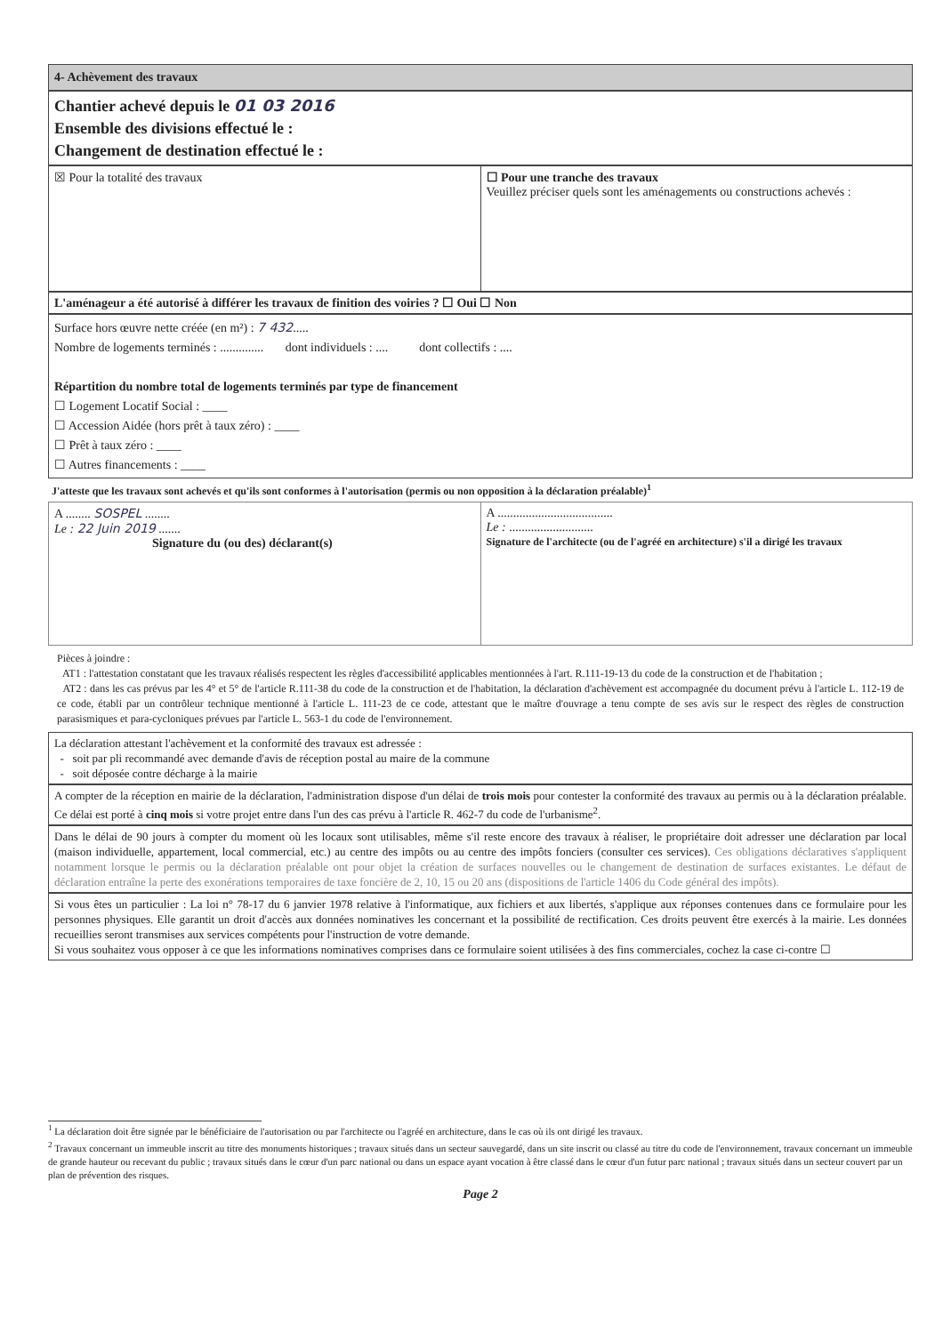4- Achèvement des travaux
Chantier achevé depuis le 01 03 2016
Ensemble des divisions effectué le :
Changement de destination effectué le :
☒ Pour la totalité des travaux ☐ Pour une tranche des travaux
Veuillez préciser quels sont les aménagements ou constructions achevés :
L'aménageur a été autorisé à différer les travaux de finition des voiries ? ☐ Oui ☐ Non
Surface hors œuvre nette créée (en m²) : 7 432.....
Nombre de logements terminés : .............. dont individuels : .... dont collectifs : ....
Répartition du nombre total de logements terminés par type de financement
☐ Logement Locatif Social : ____
☐ Accession Aidée (hors prêt à taux zéro) : ____
☐ Prêt à taux zéro : ____
☐ Autres financements : ____
J'atteste que les travaux sont achevés et qu'ils sont conformes à l'autorisation (permis ou non opposition à la déclaration préalable)<sup>1</sup>
A ........ SOSPEL ........
Le : 22 Juin 2019 .......
Signature du (ou des) déclarant(s)
A .....................................
Le : ...........................
Signature de l'architecte (ou de l'agréé en architecture) s'il a dirigé les travaux
Pièces à joindre :
AT1 : l'attestation constatant que les travaux réalisés respectent les règles d'accessibilité applicables mentionnées à l'art. R.111-19-13 du code de la construction et de l'habitation ;
AT2 : dans les cas prévus par les 4° et 5° de l'article R.111-38 du code de la construction et de l'habitation, la déclaration d'achèvement est accompagnée du document prévu à l'article L. 112-19 de ce code, établi par un contrôleur technique mentionné à l'article L. 111-23 de ce code, attestant que le maître d'ouvrage a tenu compte de ses avis sur le respect des règles de construction parasismiques et para-cycloniques prévues par l'article L. 563-1 du code de l'environnement.
La déclaration attestant l'achèvement et la conformité des travaux est adressée :
- soit par pli recommandé avec demande d'avis de réception postal au maire de la commune
- soit déposée contre décharge à la mairie
A compter de la réception en mairie de la déclaration, l'administration dispose d'un délai de trois mois pour contester la conformité des travaux au permis ou à la déclaration préalable. Ce délai est porté à cinq mois si votre projet entre dans l'un des cas prévu à l'article R. 462-7 du code de l'urbanisme<sup>2</sup>.
Dans le délai de 90 jours à compter du moment où les locaux sont utilisables, même s'il reste encore des travaux à réaliser, le propriétaire doit adresser une déclaration par local (maison individuelle, appartement, local commercial, etc.) au centre des impôts ou au centre des impôts fonciers (consulter ces services). Ces obligations déclaratives s'appliquent notamment lorsque le permis ou la déclaration préalable ont pour objet la création de surfaces nouvelles ou le changement de destination de surfaces existantes. Le défaut de déclaration entraîne la perte des exonérations temporaires de taxe foncière de 2, 10, 15 ou 20 ans (dispositions de l'article 1406 du Code général des impôts).
Si vous êtes un particulier : La loi n° 78-17 du 6 janvier 1978 relative à l'informatique, aux fichiers et aux libertés, s'applique aux réponses contenues dans ce formulaire pour les personnes physiques. Elle garantit un droit d'accès aux données nominatives les concernant et la possibilité de rectification. Ces droits peuvent être exercés à la mairie. Les données recueillies seront transmises aux services compétents pour l'instruction de votre demande.
Si vous souhaitez vous opposer à ce que les informations nominatives comprises dans ce formulaire soient utilisées à des fins commerciales, cochez la case ci-contre ☐
<sup>1</sup> La déclaration doit être signée par le bénéficiaire de l'autorisation ou par l'architecte ou l'agréé en architecture, dans le cas où ils ont dirigé les travaux.
<sup>2</sup> Travaux concernant un immeuble inscrit au titre des monuments historiques ; travaux situés dans un secteur sauvegardé, dans un site inscrit ou classé au titre du code de l'environnement, travaux concernant un immeuble de grande hauteur ou recevant du public ; travaux situés dans le cœur d'un parc national ou dans un espace ayant vocation à être classé dans le cœur d'un futur parc national ; travaux situés dans un secteur couvert par un plan de prévention des risques.
Page 2